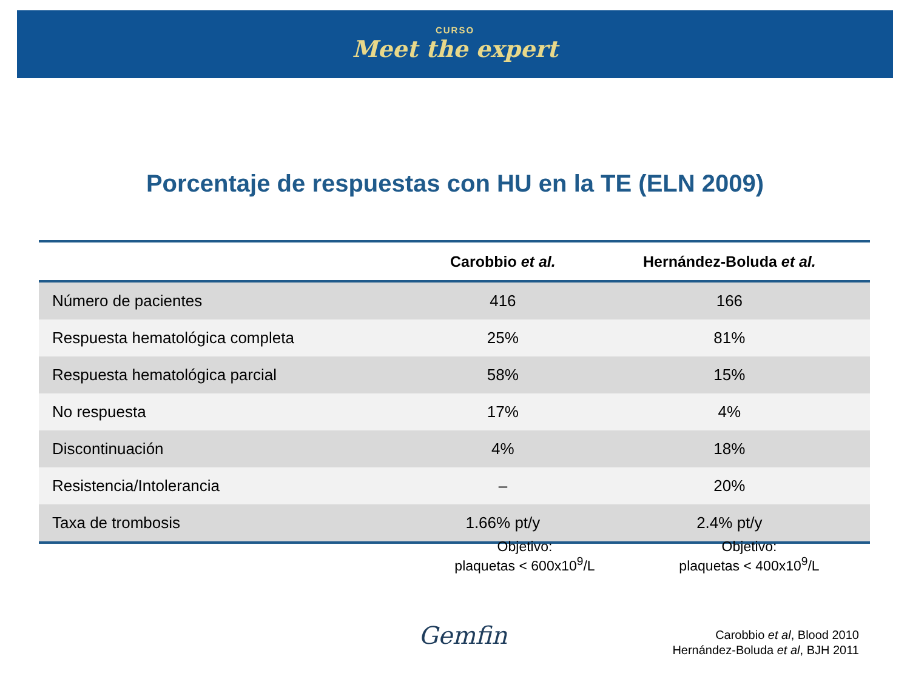CURSO
Meet the expert
Porcentaje de respuestas con HU en la TE (ELN 2009)
| | Carobbio et al. | Hernández-Boluda et al. |
| --- | --- | --- |
| Número de pacientes | 416 | 166 |
| Respuesta hematológica completa | 25% | 81% |
| Respuesta hematológica parcial | 58% | 15% |
| No respuesta | 17% | 4% |
| Discontinuación | 4% | 18% |
| Resistencia/Intolerancia | – | 20% |
| Taxa de trombosis | 1.66% pt/y | 2.4% pt/y |
Objetivo:
plaquetas < 600x10<sup>9</sup>/L
Objetivo:
plaquetas < 400x10<sup>9</sup>/L
Gemfin
Carobbio et al, Blood 2010
Hernández-Boluda et al, BJH 2011